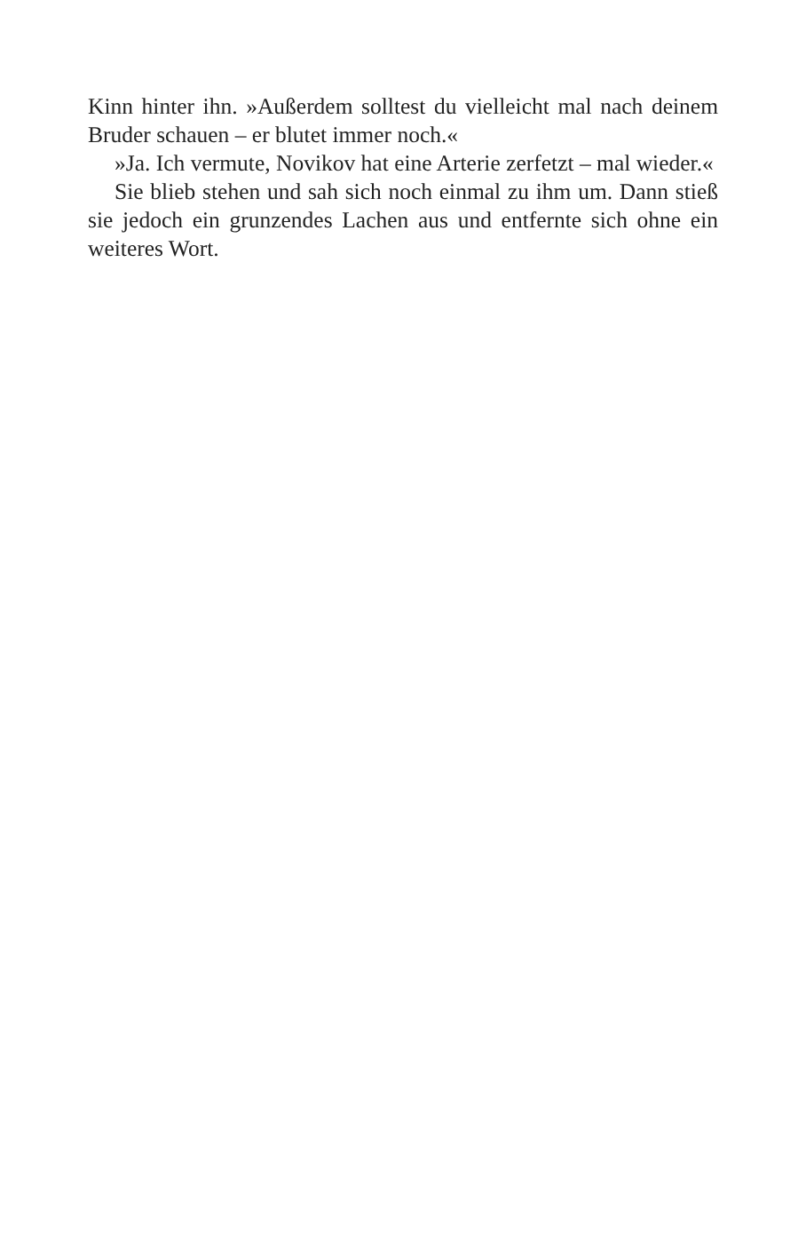Kinn hinter ihn. »Außerdem solltest du vielleicht mal nach deinem Bruder schauen – er blutet immer noch.«
»Ja. Ich vermute, Novikov hat eine Arterie zerfetzt – mal wieder.«
Sie blieb stehen und sah sich noch einmal zu ihm um. Dann stieß sie jedoch ein grunzendes Lachen aus und entfernte sich ohne ein weiteres Wort.